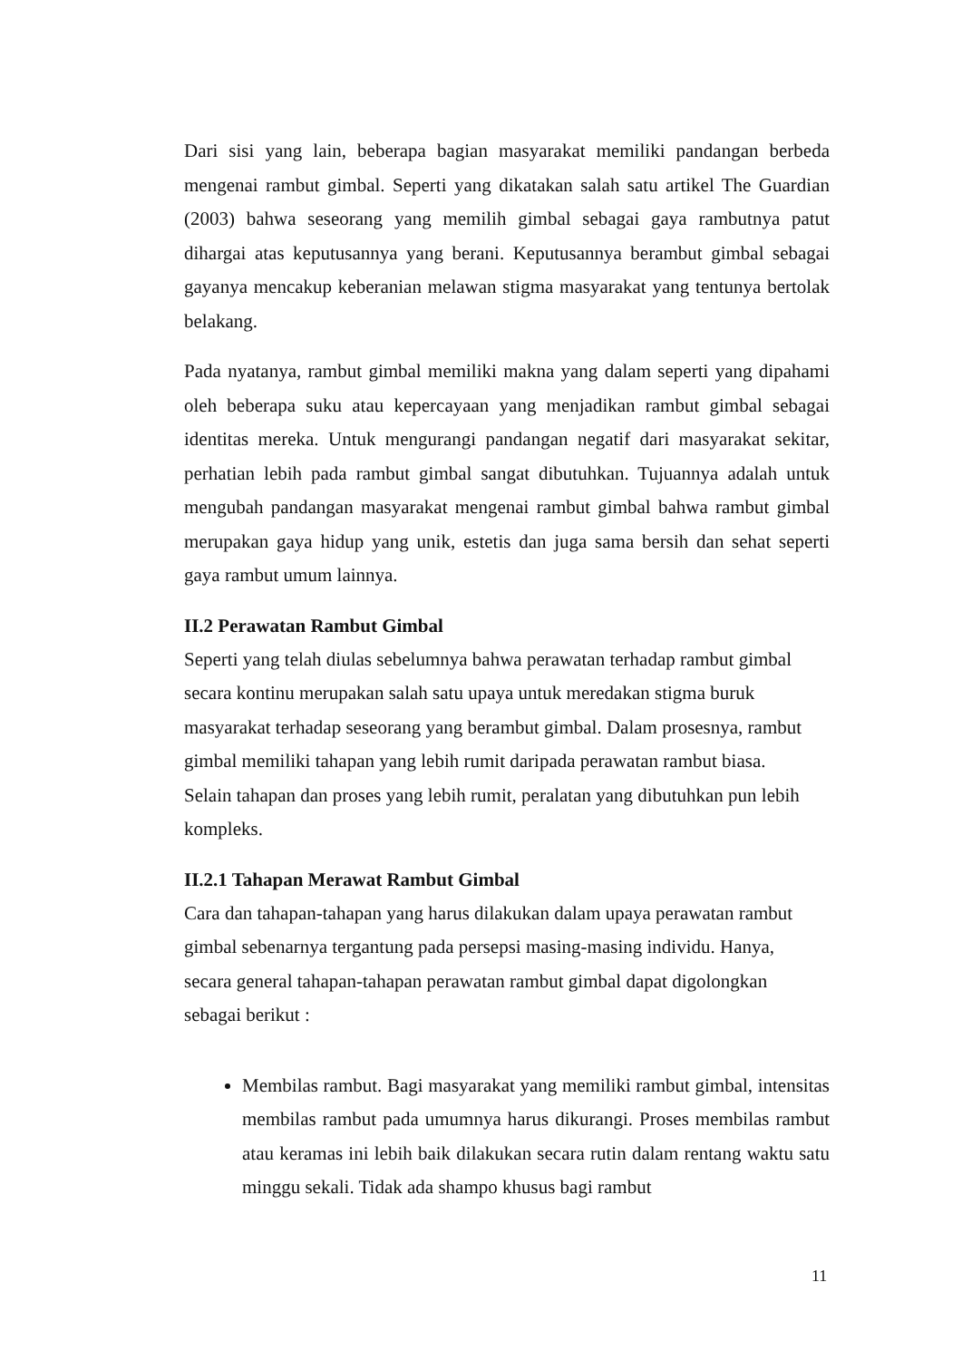Dari sisi yang lain, beberapa bagian masyarakat memiliki pandangan berbeda mengenai rambut gimbal. Seperti yang dikatakan salah satu artikel The Guardian (2003) bahwa seseorang yang memilih gimbal sebagai gaya rambutnya patut dihargai atas keputusannya yang berani. Keputusannya berambut gimbal sebagai gayanya mencakup keberanian melawan stigma masyarakat yang tentunya bertolak belakang.
Pada nyatanya, rambut gimbal memiliki makna yang dalam seperti yang dipahami oleh beberapa suku atau kepercayaan yang menjadikan rambut gimbal sebagai identitas mereka. Untuk mengurangi pandangan negatif dari masyarakat sekitar, perhatian lebih pada rambut gimbal sangat dibutuhkan. Tujuannya adalah untuk mengubah pandangan masyarakat mengenai rambut gimbal bahwa rambut gimbal merupakan gaya hidup yang unik, estetis dan juga sama bersih dan sehat seperti gaya rambut umum lainnya.
II.2 Perawatan Rambut Gimbal
Seperti yang telah diulas sebelumnya bahwa perawatan terhadap rambut gimbal
secara kontinu merupakan salah satu upaya untuk meredakan stigma buruk
masyarakat terhadap seseorang yang berambut gimbal. Dalam prosesnya, rambut
gimbal memiliki tahapan yang lebih rumit daripada perawatan rambut biasa.
Selain tahapan dan proses yang lebih rumit, peralatan yang dibutuhkan pun lebih
kompleks.
II.2.1 Tahapan Merawat Rambut Gimbal
Cara dan tahapan-tahapan yang harus dilakukan dalam upaya perawatan rambut
gimbal sebenarnya tergantung pada persepsi masing-masing individu. Hanya,
secara general tahapan-tahapan perawatan rambut gimbal dapat digolongkan
sebagai berikut :
Membilas rambut. Bagi masyarakat yang memiliki rambut gimbal, intensitas membilas rambut pada umumnya harus dikurangi. Proses membilas rambut atau keramas ini lebih baik dilakukan secara rutin dalam rentang waktu satu minggu sekali. Tidak ada shampo khusus bagi rambut
11